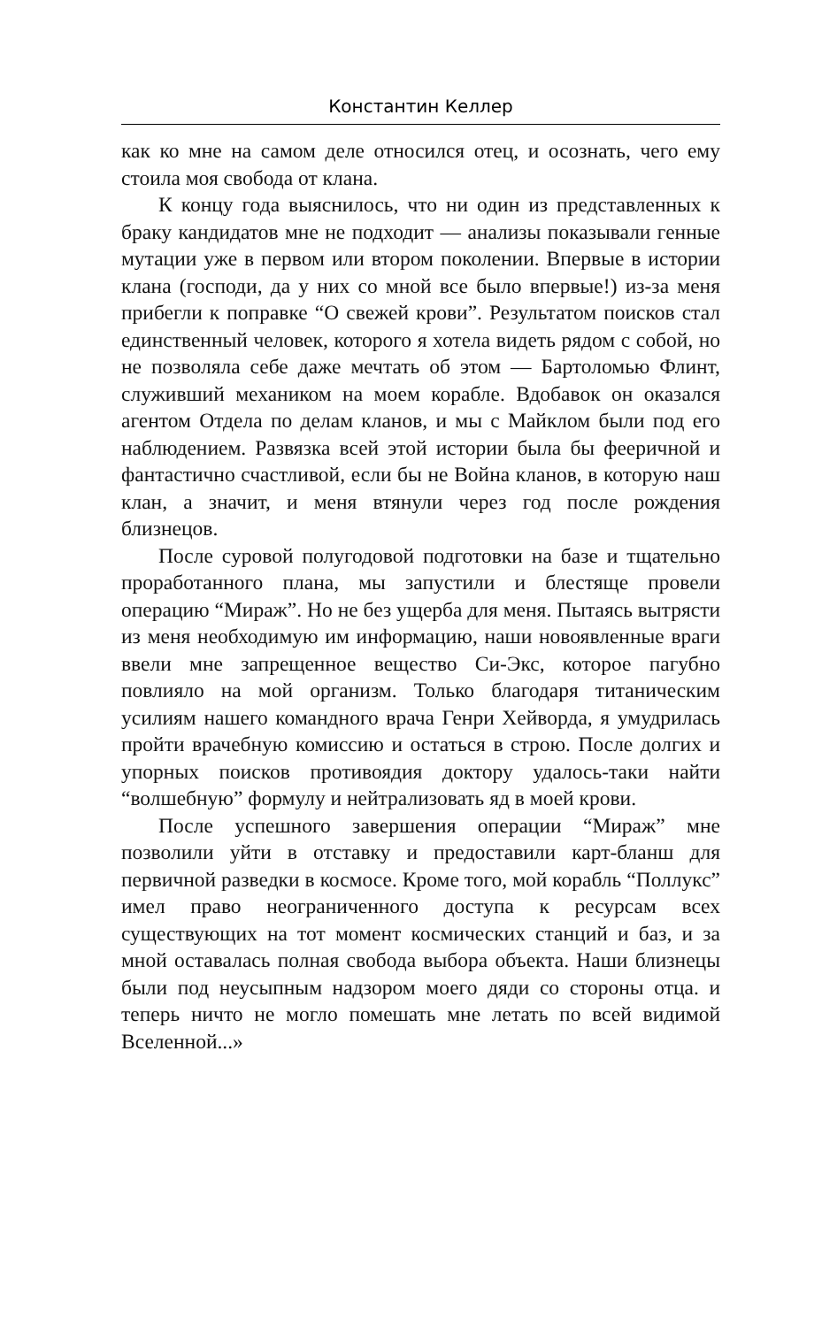Константин Келлер
как ко мне на самом деле относился отец, и осознать, чего ему стоила моя свобода от клана.
К концу года выяснилось, что ни один из представленных к браку кандидатов мне не подходит — анализы показывали генные мутации уже в первом или втором поколении. Впервые в истории клана (господи, да у них со мной все было впервые!) из-за меня прибегли к поправке “О свежей крови”. Результатом поисков стал единственный человек, которого я хотела видеть рядом с собой, но не позволяла себе даже мечтать об этом — Бартоломью Флинт, служивший механиком на моем корабле. Вдобавок он оказался агентом Отдела по делам кланов, и мы с Майклом были под его наблюдением. Развязка всей этой истории была бы фееричной и фантастично счастливой, если бы не Война кланов, в которую наш клан, а значит, и меня втянули через год после рождения близнецов.
После суровой полугодовой подготовки на базе и тщательно проработанного плана, мы запустили и блестяще провели операцию “Мираж”. Но не без ущерба для меня. Пытаясь вытрясти из меня необходимую им информацию, наши новоявленные враги ввели мне запрещенное вещество Си-Экс, которое пагубно повлияло на мой организм. Только благодаря титаническим усилиям нашего командного врача Генри Хейворда, я умудрилась пройти врачебную комиссию и остаться в строю. После долгих и упорных поисков противоядия доктору удалось-таки найти “волшебную” формулу и нейтрализовать яд в моей крови.
После успешного завершения операции “Мираж” мне позволили уйти в отставку и предоставили карт-бланш для первичной разведки в космосе. Кроме того, мой корабль “Поллукс” имел право неограниченного доступа к ресурсам всех существующих на тот момент космических станций и баз, и за мной оставалась полная свобода выбора объекта. Наши близнецы были под неусыпным надзором моего дяди со стороны отца. и теперь ничто не могло помешать мне летать по всей видимой Вселенной...»